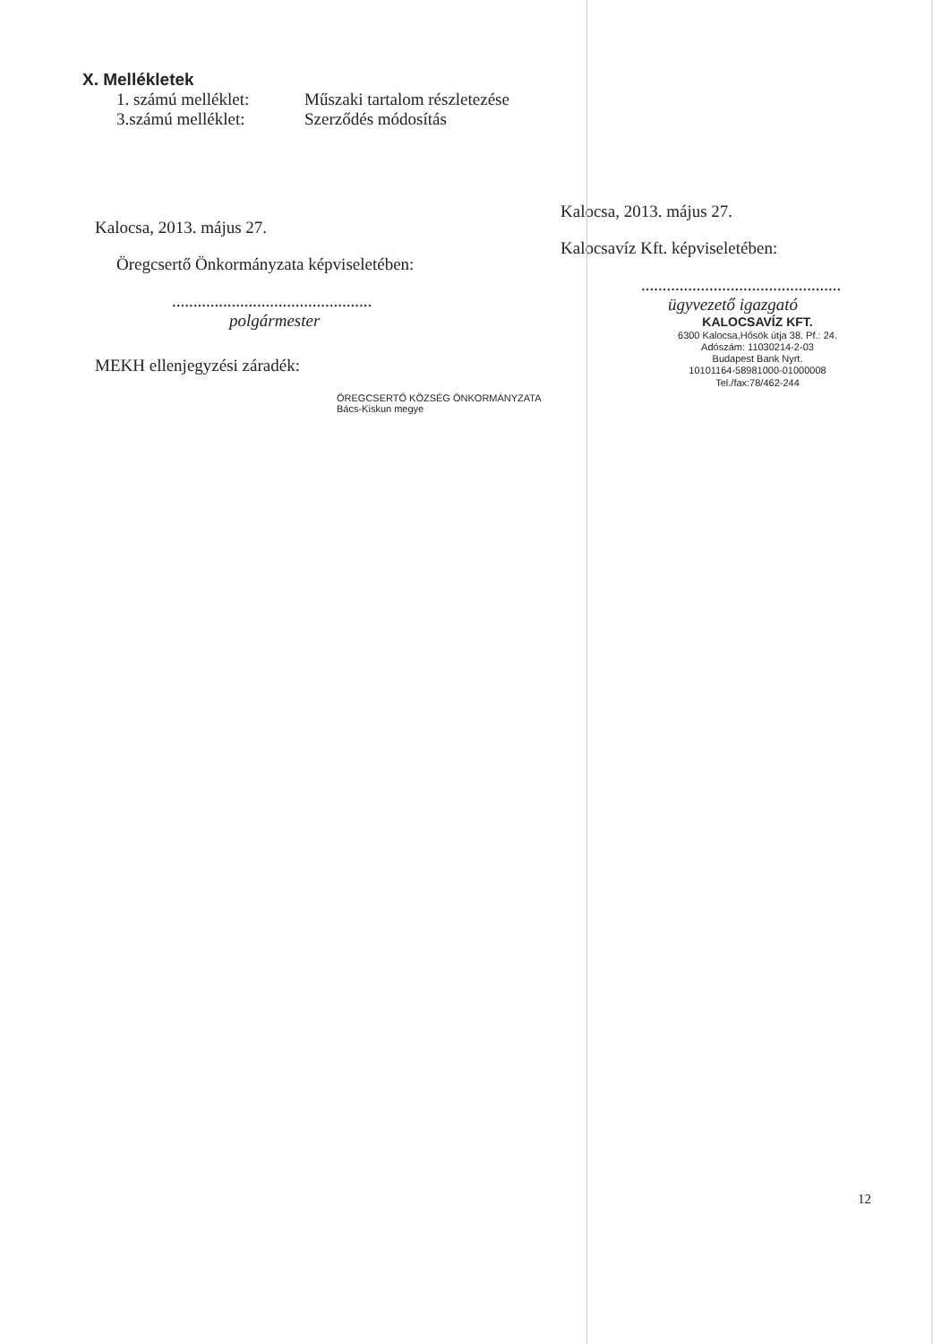X. Mellékletek
1. számú melléklet: Műszaki tartalom részletezése
3.számú melléklet: Szerződés módosítás
Kalocsa, 2013. május 27.
Öregcsertő Önkormányzata képviseletében:
...............................................
polgármester
MEKH ellenjegyzési záradék:
ÖREGCSERTŐ KÖZSÉG ÖNKORMÁNYZATA Bács-Kiskun megye
Kalocsa, 2013. május 27.
Kalocsavíz Kft. képviseletében:
...............................................
ügyvezető igazgató
KALOCSAVÍZ KFT.
6300 Kalocsa,Hősök útja 38. Pf.: 24.
Adószám: 11030214-2-03
Budapest Bank Nyrt.
10101164-58981000-01000008
Tel./fax:78/462-244
12